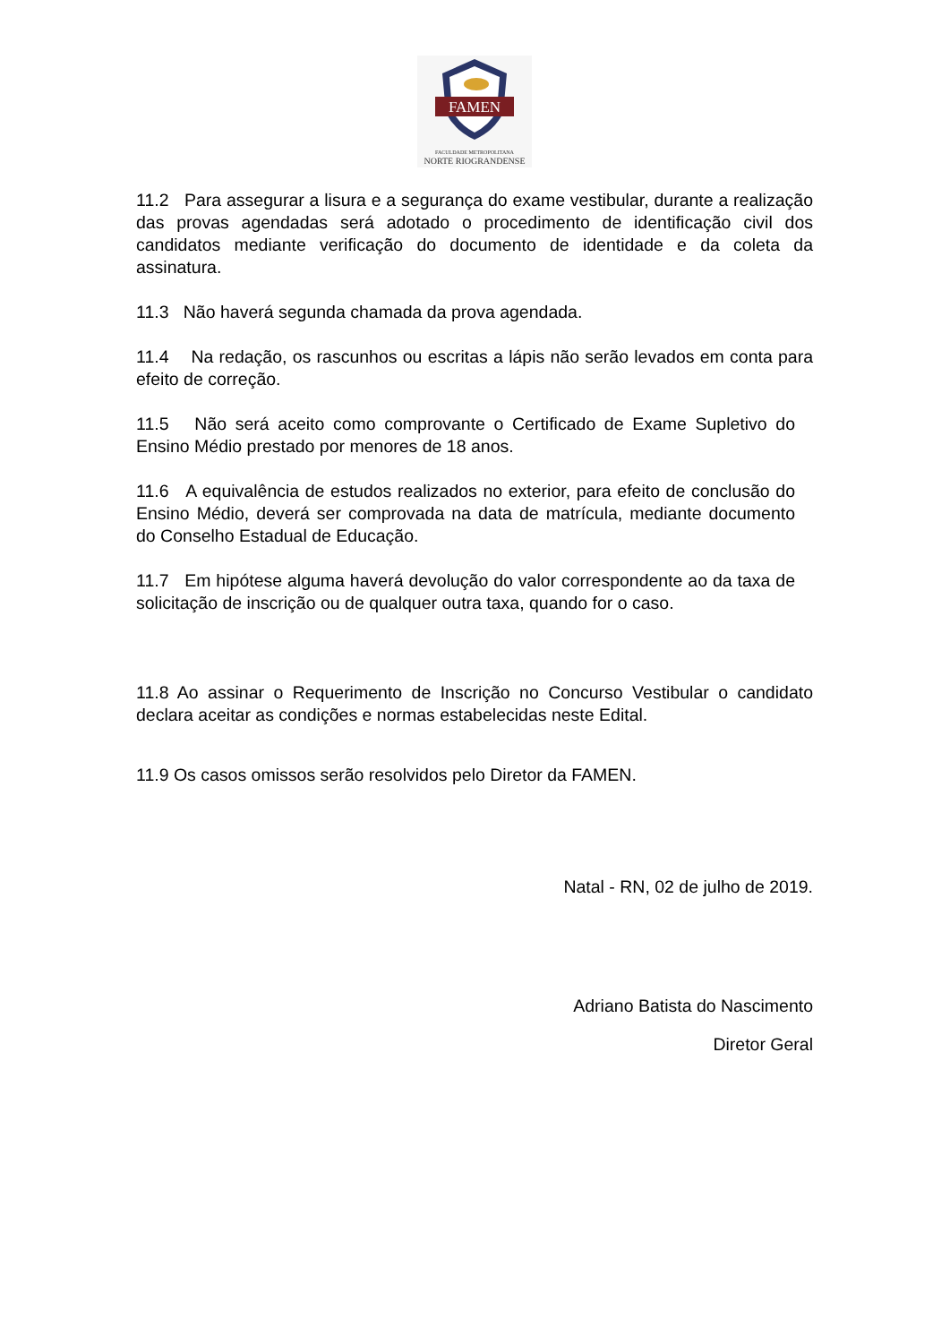FAMEN
FACULDADE METROPOLITANA
NORTE RIOGRANDENSE
11.2 Para assegurar a lisura e a segurança do exame vestibular, durante a realização das provas agendadas será adotado o procedimento de identificação civil dos candidatos mediante verificação do documento de identidade e da coleta da assinatura.
11.3 Não haverá segunda chamada da prova agendada.
11.4 Na redação, os rascunhos ou escritas a lápis não serão levados em conta para efeito de correção.
11.5 Não será aceito como comprovante o Certificado de Exame Supletivo do Ensino Médio prestado por menores de 18 anos.
11.6 A equivalência de estudos realizados no exterior, para efeito de conclusão do Ensino Médio, deverá ser comprovada na data de matrícula, mediante documento do Conselho Estadual de Educação.
11.7 Em hipótese alguma haverá devolução do valor correspondente ao da taxa de solicitação de inscrição ou de qualquer outra taxa, quando for o caso.
11.8 Ao assinar o Requerimento de Inscrição no Concurso Vestibular o candidato declara aceitar as condições e normas estabelecidas neste Edital.
11.9 Os casos omissos serão resolvidos pelo Diretor da FAMEN.
Natal - RN, 02 de julho de 2019.
Adriano Batista do Nascimento
Diretor Geral